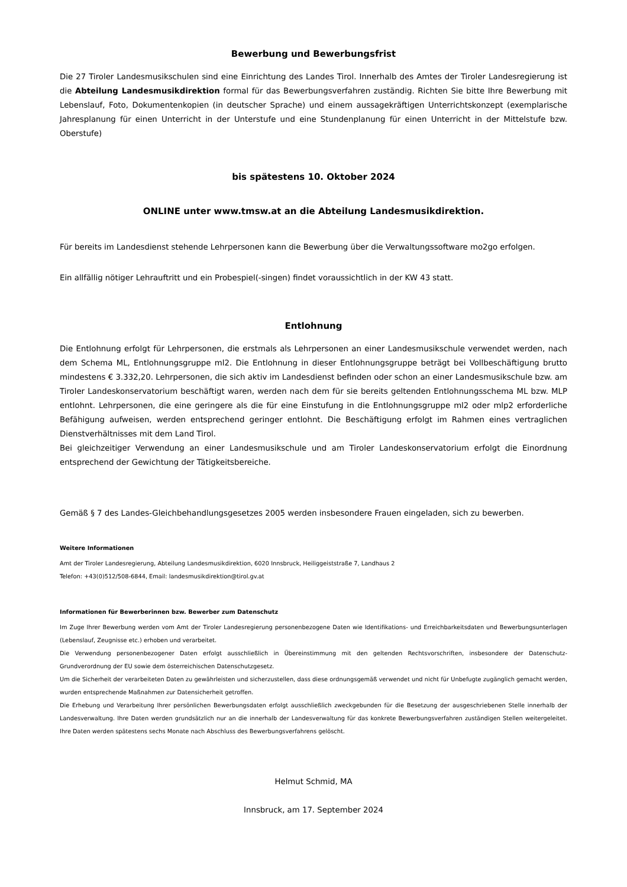Bewerbung und Bewerbungsfrist
Die 27 Tiroler Landesmusikschulen sind eine Einrichtung des Landes Tirol. Innerhalb des Amtes der Tiroler Landesregierung ist die Abteilung Landesmusikdirektion formal für das Bewerbungsverfahren zuständig. Richten Sie bitte Ihre Bewerbung mit Lebenslauf, Foto, Dokumentenkopien (in deutscher Sprache) und einem aussagekräftigen Unterrichtskonzept (exemplarische Jahresplanung für einen Unterricht in der Unterstufe und eine Stundenplanung für einen Unterricht in der Mittelstufe bzw. Oberstufe)
bis spätestens 10. Oktober 2024
ONLINE unter www.tmsw.at an die Abteilung Landesmusikdirektion.
Für bereits im Landesdienst stehende Lehrpersonen kann die Bewerbung über die Verwaltungssoftware mo2go erfolgen.
Ein allfällig nötiger Lehrauftritt und ein Probespiel(-singen) findet voraussichtlich in der KW 43 statt.
Entlohnung
Die Entlohnung erfolgt für Lehrpersonen, die erstmals als Lehrpersonen an einer Landesmusikschule verwendet werden, nach dem Schema ML, Entlohnungsgruppe ml2. Die Entlohnung in dieser Entlohnungsgruppe beträgt bei Vollbeschäftigung brutto mindestens € 3.332,20. Lehrpersonen, die sich aktiv im Landesdienst befinden oder schon an einer Landesmusikschule bzw. am Tiroler Landeskonservatorium beschäftigt waren, werden nach dem für sie bereits geltenden Entlohnungsschema ML bzw. MLP entlohnt. Lehrpersonen, die eine geringere als die für eine Einstufung in die Entlohnungsgruppe ml2 oder mlp2 erforderliche Befähigung aufweisen, werden entsprechend geringer entlohnt. Die Beschäftigung erfolgt im Rahmen eines vertraglichen Dienstverhältnisses mit dem Land Tirol.
Bei gleichzeitiger Verwendung an einer Landesmusikschule und am Tiroler Landeskonservatorium erfolgt die Einordnung entsprechend der Gewichtung der Tätigkeitsbereiche.
Gemäß § 7 des Landes-Gleichbehandlungsgesetzes 2005 werden insbesondere Frauen eingeladen, sich zu bewerben.
Weitere Informationen
Amt der Tiroler Landesregierung, Abteilung Landesmusikdirektion, 6020 Innsbruck, Heiliggeiststraße 7, Landhaus 2
Telefon: +43(0)512/508-6844, Email: landesmusikdirektion@tirol.gv.at
Informationen für Bewerberinnen bzw. Bewerber zum Datenschutz
Im Zuge Ihrer Bewerbung werden vom Amt der Tiroler Landesregierung personenbezogene Daten wie Identifikations- und Erreichbarkeitsdaten und Bewerbungsunterlagen (Lebenslauf, Zeugnisse etc.) erhoben und verarbeitet.
Die Verwendung personenbezogener Daten erfolgt ausschließlich in Übereinstimmung mit den geltenden Rechtsvorschriften, insbesondere der Datenschutz-Grundverordnung der EU sowie dem österreichischen Datenschutzgesetz.
Um die Sicherheit der verarbeiteten Daten zu gewährleisten und sicherzustellen, dass diese ordnungsgemäß verwendet und nicht für Unbefugte zugänglich gemacht werden, wurden entsprechende Maßnahmen zur Datensicherheit getroffen.
Die Erhebung und Verarbeitung Ihrer persönlichen Bewerbungsdaten erfolgt ausschließlich zweckgebunden für die Besetzung der ausgeschriebenen Stelle innerhalb der Landesverwaltung. Ihre Daten werden grundsätzlich nur an die innerhalb der Landesverwaltung für das konkrete Bewerbungsverfahren zuständigen Stellen weitergeleitet. Ihre Daten werden spätestens sechs Monate nach Abschluss des Bewerbungsverfahrens gelöscht.
Helmut Schmid, MA
Innsbruck, am 17. September 2024